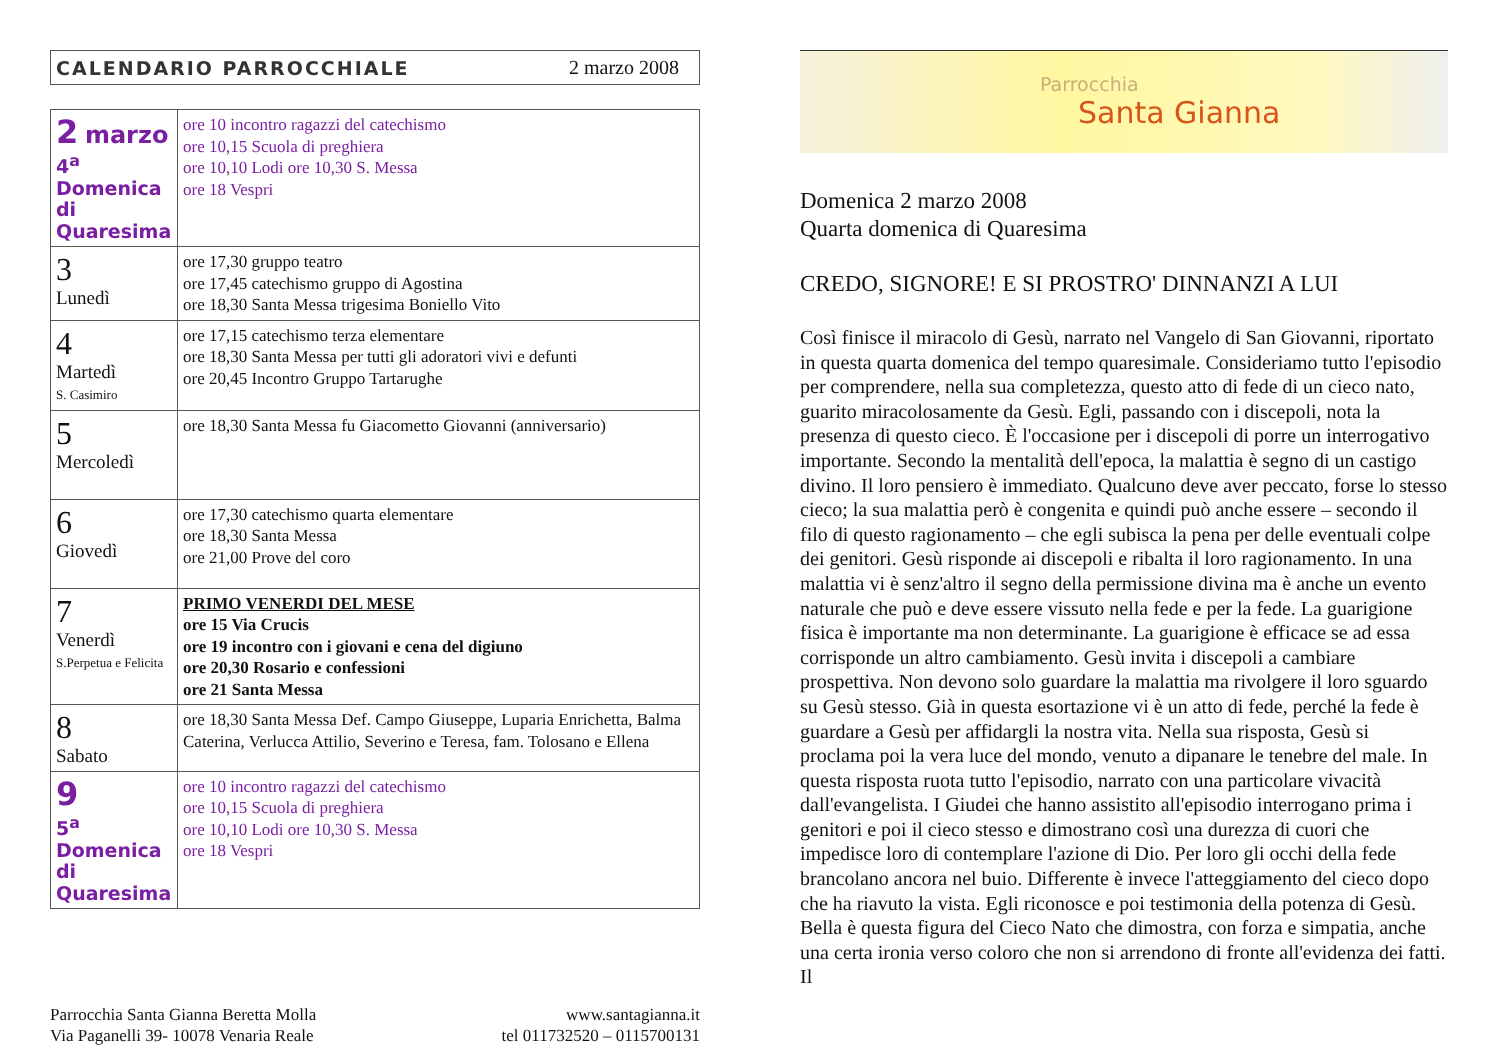CALENDARIO PARROCCHIALE 2 marzo 2008
| 2 marzo 4<sup>a</sup> Domenica di Quaresima | ore 10 incontro ragazzi del catechismo ore 10,15 Scuola di preghiera ore 10,10 Lodi ore 10,30 S. Messa ore 18 Vespri |
| 3 Lunedì | ore 17,30 gruppo teatro ore 17,45 catechismo gruppo di Agostina ore 18,30 Santa Messa trigesima Boniello Vito |
| 4 Martedì S. Casimiro | ore 17,15 catechismo terza elementare ore 18,30 Santa Messa per tutti gli adoratori vivi e defunti ore 20,45 Incontro Gruppo Tartarughe |
| 5 Mercoledì | ore 18,30 Santa Messa fu Giacometto Giovanni (anniversario) |
| 6 Giovedì | ore 17,30 catechismo quarta elementare ore 18,30 Santa Messa ore 21,00 Prove del coro |
| 7 Venerdì S.Perpetua e Felicita | PRIMO VENERDI DEL MESE ore 15 Via Crucis ore 19 incontro con i giovani e cena del digiuno ore 20,30 Rosario e confessioni ore 21 Santa Messa |
| 8 Sabato | ore 18,30 Santa Messa Def. Campo Giuseppe, Luparia Enrichetta, Balma Caterina, Verlucca Attilio, Severino e Teresa, fam. Tolosano e Ellena |
| 9 5<sup>a</sup> Domenica di Quaresima | ore 10 incontro ragazzi del catechismo ore 10,15 Scuola di preghiera ore 10,10 Lodi ore 10,30 S. Messa ore 18 Vespri |
Parrocchia Santa Gianna Beretta Molla
Via Paganelli 39- 10078 Venaria Reale
www.santagianna.it
tel 011732520 – 0115700131
Parrocchia
Santa Gianna
Domenica 2 marzo 2008
Quarta domenica di Quaresima
CREDO, SIGNORE! E SI PROSTRO' DINNANZI A LUI
Così finisce il miracolo di Gesù, narrato nel Vangelo di San Giovanni, riportato in questa quarta domenica del tempo quaresimale. Consideriamo tutto l'episodio per comprendere, nella sua completezza, questo atto di fede di un cieco nato, guarito miracolosamente da Gesù. Egli, passando con i discepoli, nota la presenza di questo cieco. È l'occasione per i discepoli di porre un interrogativo importante. Secondo la mentalità dell'epoca, la malattia è segno di un castigo divino. Il loro pensiero è immediato. Qualcuno deve aver peccato, forse lo stesso cieco; la sua malattia però è congenita e quindi può anche essere – secondo il filo di questo ragionamento – che egli subisca la pena per delle eventuali colpe dei genitori. Gesù risponde ai discepoli e ribalta il loro ragionamento. In una malattia vi è senz'altro il segno della permissione divina ma è anche un evento naturale che può e deve essere vissuto nella fede e per la fede. La guarigione fisica è importante ma non determinante. La guarigione è efficace se ad essa corrisponde un altro cambiamento. Gesù invita i discepoli a cambiare prospettiva. Non devono solo guardare la malattia ma rivolgere il loro sguardo su Gesù stesso. Già in questa esortazione vi è un atto di fede, perché la fede è guardare a Gesù per affidargli la nostra vita. Nella sua risposta, Gesù si proclama poi la vera luce del mondo, venuto a dipanare le tenebre del male. In questa risposta ruota tutto l'episodio, narrato con una particolare vivacità dall'evangelista. I Giudei che hanno assistito all'episodio interrogano prima i genitori e poi il cieco stesso e dimostrano così una durezza di cuori che impedisce loro di contemplare l'azione di Dio. Per loro gli occhi della fede brancolano ancora nel buio. Differente è invece l'atteggiamento del cieco dopo che ha riavuto la vista. Egli riconosce e poi testimonia della potenza di Gesù. Bella è questa figura del Cieco Nato che dimostra, con forza e simpatia, anche una certa ironia verso coloro che non si arrendono di fronte all'evidenza dei fatti. Il